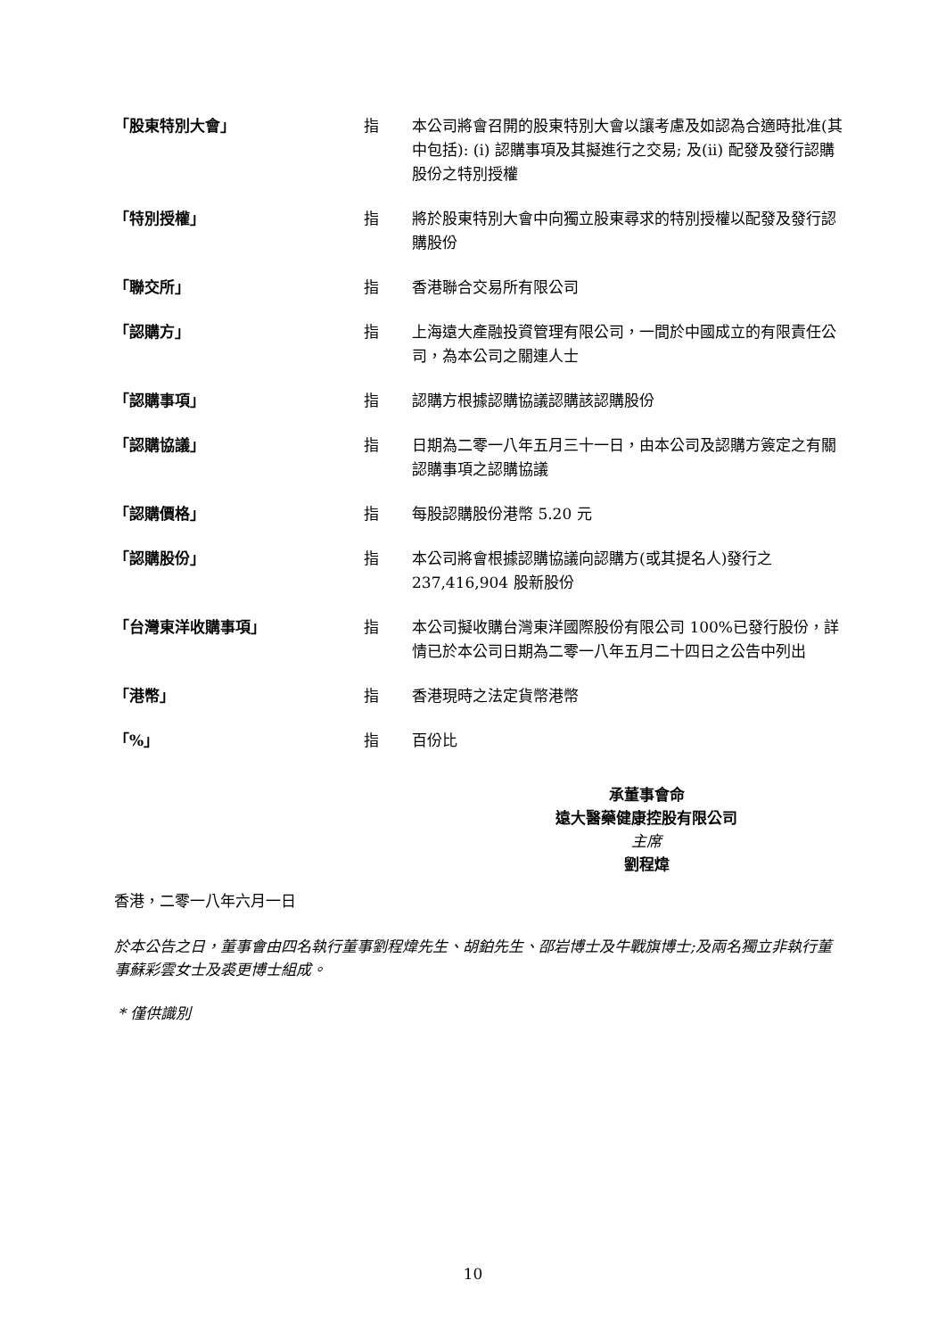「股東特別大會」 指 本公司將會召開的股東特別大會以讓考慮及如認為合適時批准(其中包括): (i) 認購事項及其擬進行之交易; 及(ii) 配發及發行認購股份之特別授權
「特別授權」 指 將於股東特別大會中向獨立股東尋求的特別授權以配發及發行認購股份
「聯交所」 指 香港聯合交易所有限公司
「認購方」 指 上海遠大產融投資管理有限公司，一間於中國成立的有限責任公司，為本公司之關連人士
「認購事項」 指 認購方根據認購協議認購該認購股份
「認購協議」 指 日期為二零一八年五月三十一日，由本公司及認購方簽定之有關認購事項之認購協議
「認購價格」 指 每股認購股份港幣 5.20 元
「認購股份」 指 本公司將會根據認購協議向認購方(或其提名人)發行之237,416,904 股新股份
「台灣東洋收購事項」 指 本公司擬收購台灣東洋國際股份有限公司 100%已發行股份，詳情已於本公司日期為二零一八年五月二十四日之公告中列出
「港幣」 指 香港現時之法定貨幣港幣
「%」 指 百份比
承董事會命
遠大醫藥健康控股有限公司
主席
劉程煒
香港，二零一八年六月一日
於本公告之日，董事會由四名執行董事劉程煒先生、胡鉑先生、邵岩博士及牛戰旗博士;及兩名獨立非執行董事蘇彩雲女士及裘更博士組成。
* 僅供識別
10